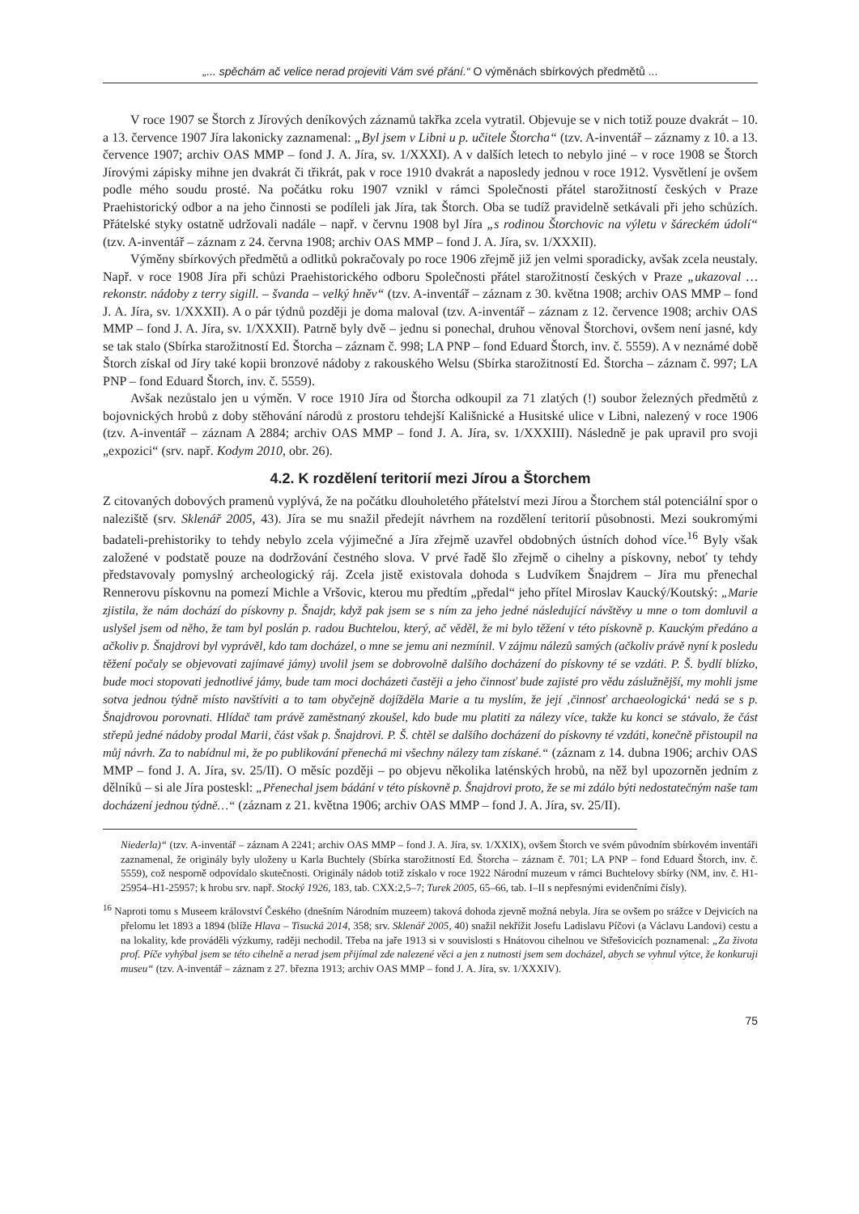„... spěchám ač velice nerad projeviti Vám své přání.“ O výměnách sbírkových předmětů ...
V roce 1907 se Štorch z Jírových deníkových záznamů takřka zcela vytratil. Objevuje se v nich totiž pouze dvakrát – 10. a 13. července 1907 Jíra lakonicky zaznamenal: „Byl jsem v Libni u p. učitele Štorcha“ (tzv. A-inventář – záznamy z 10. a 13. července 1907; archiv OAS MMP – fond J. A. Jíra, sv. 1/XXXI). A v dalších letech to nebylo jiné – v roce 1908 se Štorch Jírovými zápisky mihne jen dvakrát či třikrát, pak v roce 1910 dvakrát a naposledy jednou v roce 1912. Vysvětlení je ovšem podle mého soudu prosté. Na počátku roku 1907 vznikl v rámci Společnosti přátel starožitností českých v Praze Praehistorický odbor a na jeho činnosti se podíleli jak Jíra, tak Štorch. Oba se tudíž pravidelně setkávali při jeho schůzích. Přátelské styky ostatně udržovali nadále – např. v červnu 1908 byl Jíra „s rodinou Štorchovic na výletu v šáreckém údolí“ (tzv. A-inventář – záznam z 24. června 1908; archiv OAS MMP – fond J. A. Jíra, sv. 1/XXXII).
Výměny sbírkových předmětů a odlitků pokračovaly po roce 1906 zřejmě již jen velmi sporadicky, avšak zcela neustaly. Např. v roce 1908 Jíra při schůzi Praehistorického odboru Společnosti přátel starožitností českých v Praze „ukazoval … rekonstr. nádoby z terry sigill. – švanda – velký hněv“ (tzv. A-inventář – záznam z 30. května 1908; archiv OAS MMP – fond J. A. Jíra, sv. 1/XXXII). A o pár týdnů později je doma maloval (tzv. A-inventář – záznam z 12. července 1908; archiv OAS MMP – fond J. A. Jíra, sv. 1/XXXII). Patrně byly dvě – jednu si ponechal, druhou věnoval Štorchovi, ovšem není jasné, kdy se tak stalo (Sbírka starožitností Ed. Štorcha – záznam č. 998; LA PNP – fond Eduard Štorch, inv. č. 5559). A v neznámé době Štorch získal od Jíry také kopii bronzové nádoby z rakouského Welsu (Sbírka starožitností Ed. Štorcha – záznam č. 997; LA PNP – fond Eduard Štorch, inv. č. 5559).
Avšak nezůstalo jen u výměn. V roce 1910 Jíra od Štorcha odkoupil za 71 zlatých (!) soubor železných předmětů z bojovnických hrobů z doby stěhování národů z prostoru tehdejší Kališnické a Husitské ulice v Libni, nalezený v roce 1906 (tzv. A-inventář – záznam A 2884; archiv OAS MMP – fond J. A. Jíra, sv. 1/XXXIII). Následně je pak upravil pro svoji „expozici“ (srv. např. Kodym 2010, obr. 26).
4.2. K rozdělení teritorií mezi Jírou a Štorchem
Z citovaných dobových pramenů vyplývá, že na počátku dlouholetého přátelství mezi Jírou a Štorchem stál potenciální spor o naleziště (srv. Sklenář 2005, 43). Jíra se mu snažil předejít návrhem na rozdělení teritorií působnosti. Mezi soukromými badateli-prehistoriky to tehdy nebylo zcela výjimečné a Jíra zřejmě uzavřel obdobných ústních dohod více.<sup>16</sup> Byly však založené v podstatě pouze na dodržování čestného slova. V prvé řadě šlo zřejmě o cihelny a pískovny, neboť ty tehdy představovaly pomyslný archeologický ráj. Zcela jistě existovala dohoda s Ludvíkem Šnajdrem – Jíra mu přenechal Rennerovu pískovnu na pomezí Michle a Vršovic, kterou mu předtím „předal“ jeho přítel Miroslav Kaucký/Koutský: „Marie zjistila, že nám dochází do pískovny p. Šnajdr, když pak jsem se s ním za jeho jedné následující návštěvy u mne o tom domluvil a uslyšel jsem od něho, že tam byl poslán p. radou Buchtelou, který, ač věděl, že mi bylo těžení v této pískovně p. Kauckým předáno a ačkoliv p. Šnajdrovi byl vyprávěl, kdo tam docházel, o mne se jemu ani nezmínil. V zájmu nálezů samých (ačkoliv právě nyní k posledu těžení počaly se objevovati zajímavé jámy) uvolil jsem se dobrovolně dalšího docházení do pískovny té se vzdáti. P. Š. bydlí blízko, bude moci stopovati jednotlivé jámy, bude tam moci docházeti častěji a jeho činnosť bude zajisté pro vědu záslužnější, my mohli jsme sotva jednou týdně místo navštíviti a to tam obyčejně dojížděla Marie a tu myslím, že její ‚činnosť archaeologická‘ nedá se s p. Šnajdrovou porovnati. Hlídač tam právě zaměstnaný zkoušel, kdo bude mu platiti za nálezy více, takže ku konci se stávalo, že část střepů jedné nádoby prodal Marii, část však p. Šnajdrovi. P. Š. chtěl se dalšího docházení do pískovny té vzdáti, konečně přistoupil na můj návrh. Za to nabídnul mi, že po publikování přenechá mi všechny nálezy tam získané.“ (záznam z 14. dubna 1906; archiv OAS MMP – fond J. A. Jíra, sv. 25/II). O měsíc později – po objevu několika laténských hrobů, na něž byl upozorněn jedním z dělníků – si ale Jíra posteskl: „Přenechal jsem bádání v této pískovně p. Šnajdrovi proto, že se mi zdálo býti nedostatečným naše tam docházení jednou týdně…“ (záznam z 21. května 1906; archiv OAS MMP – fond J. A. Jíra, sv. 25/II).
Niederla)“ (tzv. A-inventář – záznam A 2241; archiv OAS MMP – fond J. A. Jíra, sv. 1/XXIX), ovšem Štorch ve svém původním sbírkovém inventáři zaznamenal, že originály byly uloženy u Karla Buchtely (Sbírka starožitností Ed. Štorcha – záznam č. 701; LA PNP – fond Eduard Štorch, inv. č. 5559), což nesporně odpovídalo skutečnosti. Originály nádob totiž získalo v roce 1922 Národní muzeum v rámci Buchtelovy sbírky (NM, inv. č. H1-25954–H1-25957; k hrobu srv. např. Stocký 1926, 183, tab. CXX:2,5–7; Turek 2005, 65–66, tab. I–II s nepřesnými evidenčními čísly).
<sup>16</sup> Naproti tomu s Museem království Českého (dnešním Národním muzeem) taková dohoda zjevně možná nebyla. Jíra se ovšem po srážce v Dejvicích na přelomu let 1893 a 1894 (blíže Hlava – Tisucká 2014, 358; srv. Sklenář 2005, 40) snažil nekřížit Josefu Ladislavu Píčovi (a Václavu Landovi) cestu a na lokality, kde prováděli výzkumy, raději nechodil. Třeba na jaře 1913 si v souvislosti s Hnátovou cihelnou ve Střešovicích poznamenal: „Za života prof. Píče vyhýbal jsem se této cihelně a nerad jsem přijímal zde nalezené věci a jen z nutnosti jsem sem docházel, abych se vyhnul výtce, že konkuruji museu“ (tzv. A-inventář – záznam z 27. března 1913; archiv OAS MMP – fond J. A. Jíra, sv. 1/XXXIV).
75